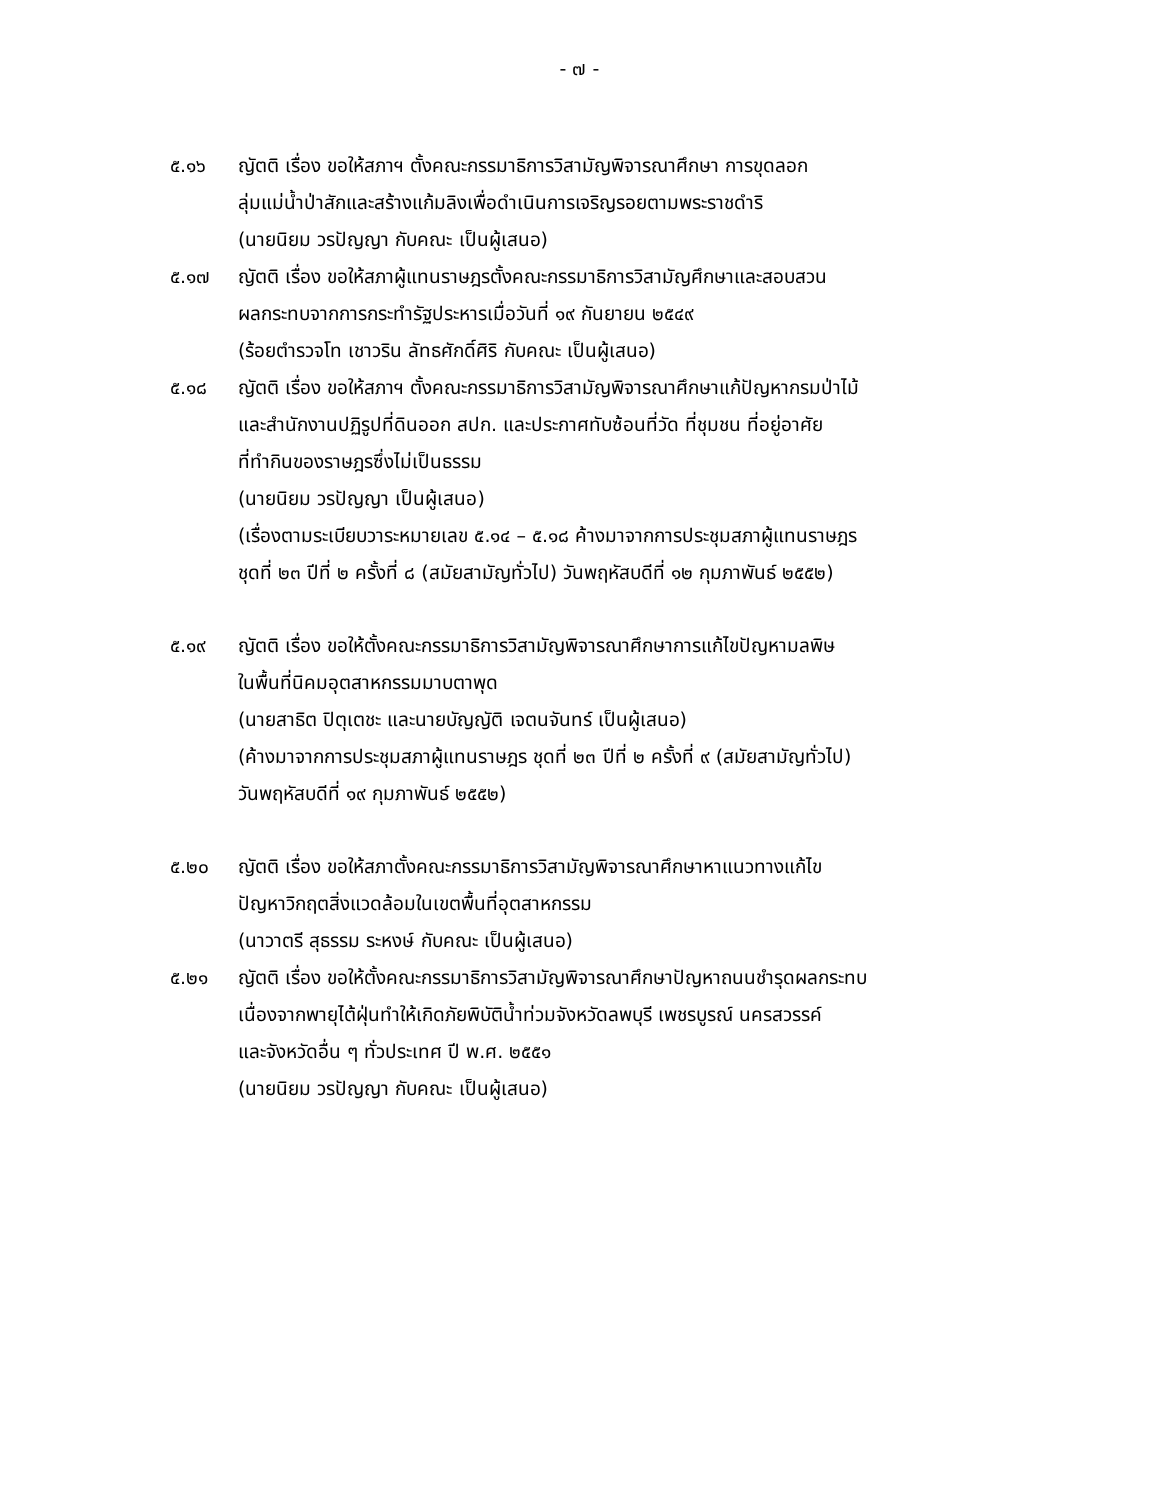- ๗ -
๕.๑๖ ญัตติ เรื่อง ขอให้สภาฯ ตั้งคณะกรรมาธิการวิสามัญพิจารณาศึกษา การขุดลอก
ลุ่มแม่น้ำป่าสักและสร้างแก้มลิงเพื่อดำเนินการเจริญรอยตามพระราชดำริ
(นายนิยม วรปัญญา กับคณะ เป็นผู้เสนอ)
๕.๑๗ ญัตติ เรื่อง ขอให้สภาผู้แทนราษฎรตั้งคณะกรรมาธิการวิสามัญศึกษาและสอบสวน
ผลกระทบจากการกระทำรัฐประหารเมื่อวันที่ ๑๙ กันยายน ๒๕๔๙
(ร้อยตำรวจโท เชาวริน ลัทธศักดิ์ศิริ กับคณะ เป็นผู้เสนอ)
๕.๑๘ ญัตติ เรื่อง ขอให้สภาฯ ตั้งคณะกรรมาธิการวิสามัญพิจารณาศึกษาแก้ปัญหากรมป่าไม้
และสำนักงานปฏิรูปที่ดินออก สปก. และประกาศทับซ้อนที่วัด ที่ชุมชน ที่อยู่อาศัย
ที่ทำกินของราษฎรซึ่งไม่เป็นธรรม
(นายนิยม วรปัญญา เป็นผู้เสนอ)
(เรื่องตามระเบียบวาระหมายเลข ๕.๑๔ – ๕.๑๘ ค้างมาจากการประชุมสภาผู้แทนราษฎร
ชุดที่ ๒๓ ปีที่ ๒ ครั้งที่ ๘ (สมัยสามัญทั่วไป) วันพฤหัสบดีที่ ๑๒ กุมภาพันธ์ ๒๕๕๒)
๕.๑๙ ญัตติ เรื่อง ขอให้ตั้งคณะกรรมาธิการวิสามัญพิจารณาศึกษาการแก้ไขปัญหามลพิษ
ในพื้นที่นิคมอุตสาหกรรมมาบตาพุด
(นายสาธิต ปิตุเตชะ และนายบัญญัติ เจตนจันทร์ เป็นผู้เสนอ)
(ค้างมาจากการประชุมสภาผู้แทนราษฎร ชุดที่ ๒๓ ปีที่ ๒ ครั้งที่ ๙ (สมัยสามัญทั่วไป)
วันพฤหัสบดีที่ ๑๙ กุมภาพันธ์ ๒๕๕๒)
๕.๒๐ ญัตติ เรื่อง ขอให้สภาตั้งคณะกรรมาธิการวิสามัญพิจารณาศึกษาหาแนวทางแก้ไข
ปัญหาวิกฤตสิ่งแวดล้อมในเขตพื้นที่อุตสาหกรรม
(นาวาตรี สุธรรม ระหงษ์ กับคณะ เป็นผู้เสนอ)
๕.๒๑ ญัตติ เรื่อง ขอให้ตั้งคณะกรรมาธิการวิสามัญพิจารณาศึกษาปัญหาถนนชำรุดผลกระทบ
เนื่องจากพายุไต้ฝุ่นทำให้เกิดภัยพิบัติน้ำท่วมจังหวัดลพบุรี เพชรบูรณ์ นครสวรรค์
และจังหวัดอื่น ๆ ทั่วประเทศ ปี พ.ศ. ๒๕๕๑
(นายนิยม วรปัญญา กับคณะ เป็นผู้เสนอ)